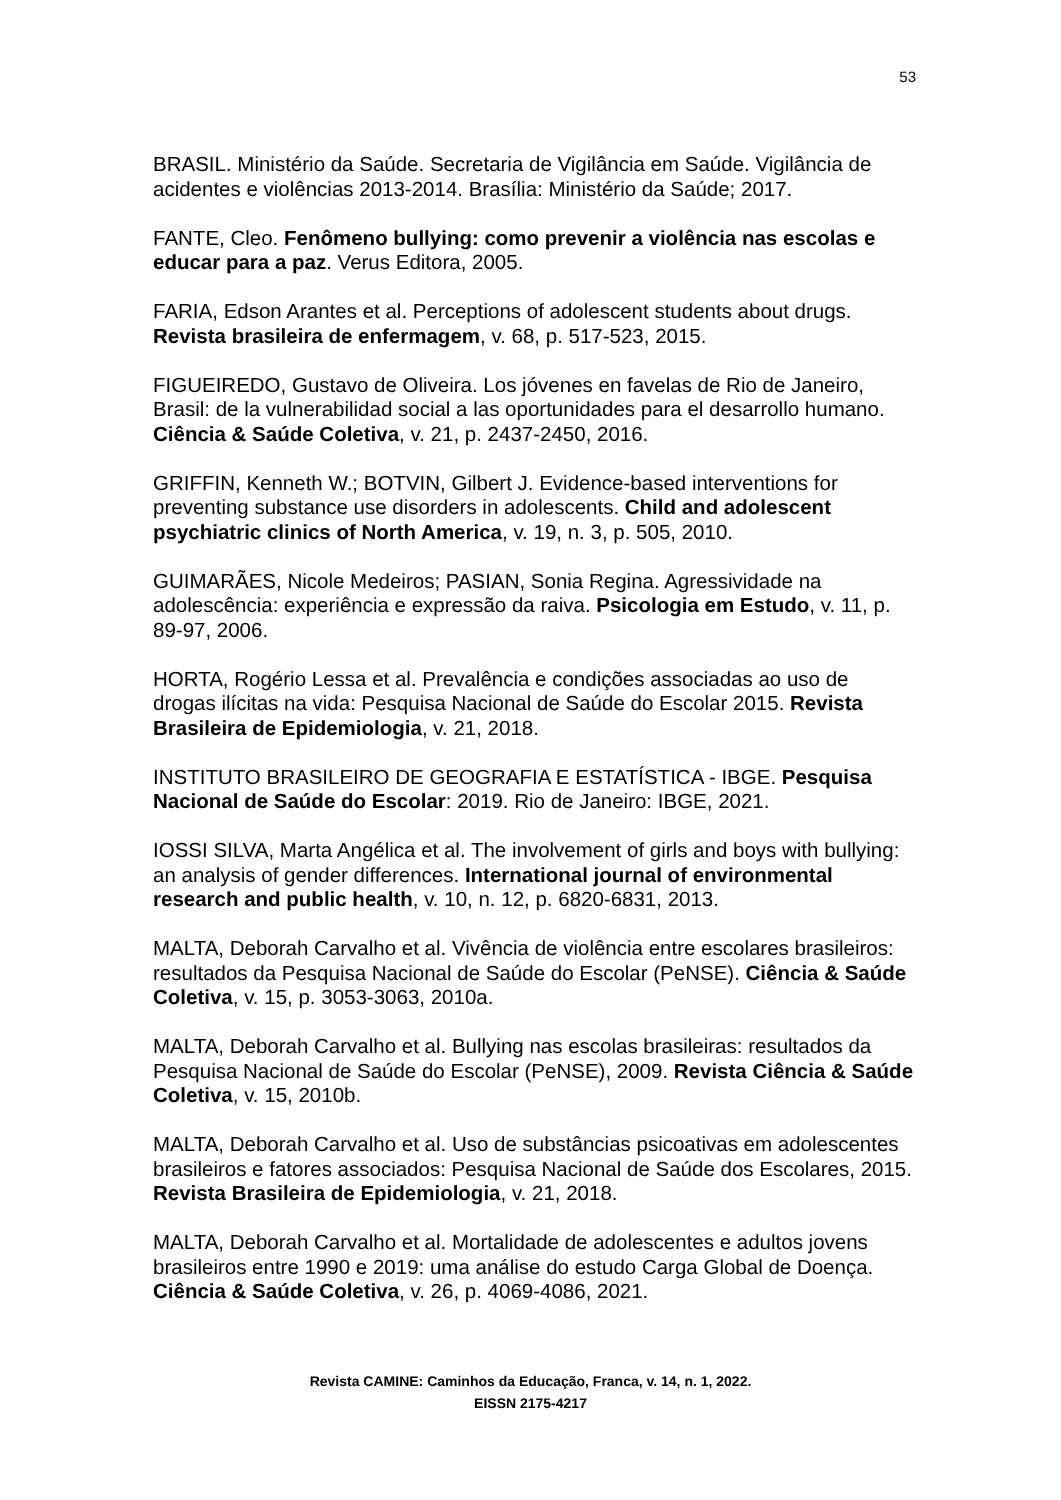53
BRASIL. Ministério da Saúde. Secretaria de Vigilância em Saúde. Vigilância de acidentes e violências 2013-2014. Brasília: Ministério da Saúde; 2017.
FANTE, Cleo. Fenômeno bullying: como prevenir a violência nas escolas e educar para a paz. Verus Editora, 2005.
FARIA, Edson Arantes et al. Perceptions of adolescent students about drugs. Revista brasileira de enfermagem, v. 68, p. 517-523, 2015.
FIGUEIREDO, Gustavo de Oliveira. Los jóvenes en favelas de Rio de Janeiro, Brasil: de la vulnerabilidad social a las oportunidades para el desarrollo humano. Ciência & Saúde Coletiva, v. 21, p. 2437-2450, 2016.
GRIFFIN, Kenneth W.; BOTVIN, Gilbert J. Evidence-based interventions for preventing substance use disorders in adolescents. Child and adolescent psychiatric clinics of North America, v. 19, n. 3, p. 505, 2010.
GUIMARÃES, Nicole Medeiros; PASIAN, Sonia Regina. Agressividade na adolescência: experiência e expressão da raiva. Psicologia em Estudo, v. 11, p. 89-97, 2006.
HORTA, Rogério Lessa et al. Prevalência e condições associadas ao uso de drogas ilícitas na vida: Pesquisa Nacional de Saúde do Escolar 2015. Revista Brasileira de Epidemiologia, v. 21, 2018.
INSTITUTO BRASILEIRO DE GEOGRAFIA E ESTATÍSTICA - IBGE. Pesquisa Nacional de Saúde do Escolar: 2019. Rio de Janeiro: IBGE, 2021.
IOSSI SILVA, Marta Angélica et al. The involvement of girls and boys with bullying: an analysis of gender differences. International journal of environmental research and public health, v. 10, n. 12, p. 6820-6831, 2013.
MALTA, Deborah Carvalho et al. Vivência de violência entre escolares brasileiros: resultados da Pesquisa Nacional de Saúde do Escolar (PeNSE). Ciência & Saúde Coletiva, v. 15, p. 3053-3063, 2010a.
MALTA, Deborah Carvalho et al. Bullying nas escolas brasileiras: resultados da Pesquisa Nacional de Saúde do Escolar (PeNSE), 2009. Revista Ciência & Saúde Coletiva, v. 15, 2010b.
MALTA, Deborah Carvalho et al. Uso de substâncias psicoativas em adolescentes brasileiros e fatores associados: Pesquisa Nacional de Saúde dos Escolares, 2015. Revista Brasileira de Epidemiologia, v. 21, 2018.
MALTA, Deborah Carvalho et al. Mortalidade de adolescentes e adultos jovens brasileiros entre 1990 e 2019: uma análise do estudo Carga Global de Doença. Ciência & Saúde Coletiva, v. 26, p. 4069-4086, 2021.
Revista CAMINE: Caminhos da Educação, Franca, v. 14, n. 1, 2022.
EISSN 2175-4217